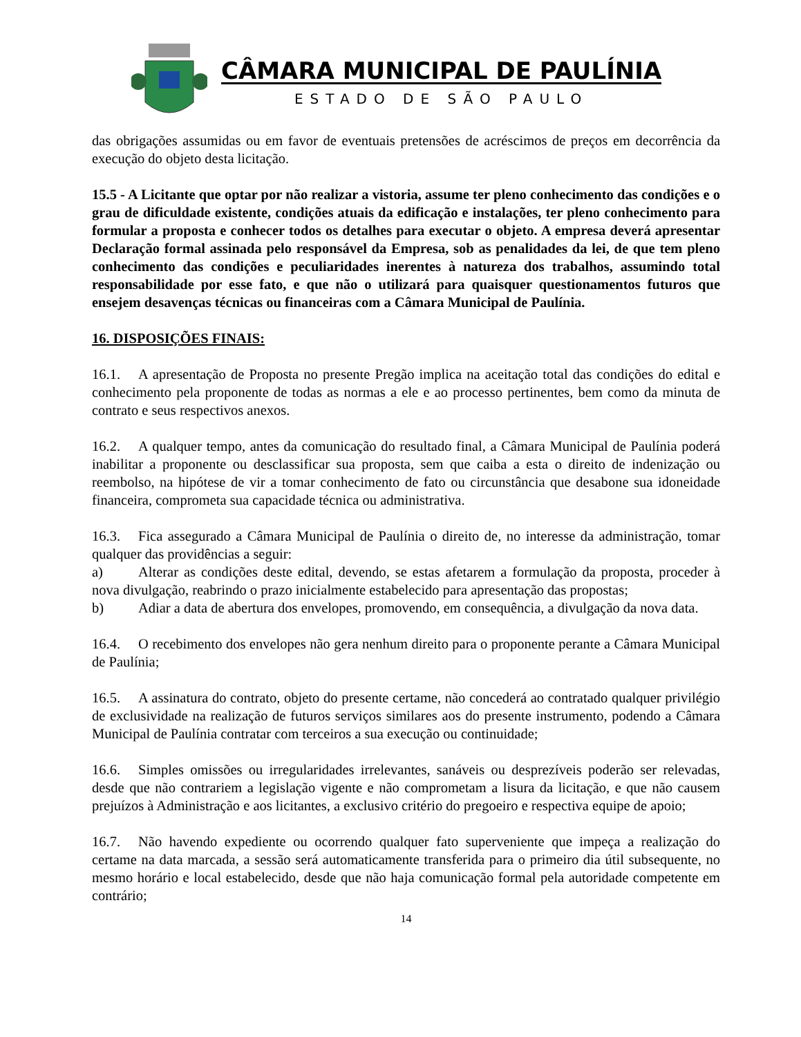CÂMARA MUNICIPAL DE PAULÍNIA
ESTADO DE SÃO PAULO
das obrigações assumidas ou em favor de eventuais pretensões de acréscimos de preços em decorrência da execução do objeto desta licitação.
15.5 - A Licitante que optar por não realizar a vistoria, assume ter pleno conhecimento das condições e o grau de dificuldade existente, condições atuais da edificação e instalações, ter pleno conhecimento para formular a proposta e conhecer todos os detalhes para executar o objeto. A empresa deverá apresentar Declaração formal assinada pelo responsável da Empresa, sob as penalidades da lei, de que tem pleno conhecimento das condições e peculiaridades inerentes à natureza dos trabalhos, assumindo total responsabilidade por esse fato, e que não o utilizará para quaisquer questionamentos futuros que ensejem desavenças técnicas ou financeiras com a Câmara Municipal de Paulínia.
16. DISPOSIÇÕES FINAIS:
16.1. A apresentação de Proposta no presente Pregão implica na aceitação total das condições do edital e conhecimento pela proponente de todas as normas a ele e ao processo pertinentes, bem como da minuta de contrato e seus respectivos anexos.
16.2. A qualquer tempo, antes da comunicação do resultado final, a Câmara Municipal de Paulínia poderá inabilitar a proponente ou desclassificar sua proposta, sem que caiba a esta o direito de indenização ou reembolso, na hipótese de vir a tomar conhecimento de fato ou circunstância que desabone sua idoneidade financeira, comprometa sua capacidade técnica ou administrativa.
16.3. Fica assegurado a Câmara Municipal de Paulínia o direito de, no interesse da administração, tomar qualquer das providências a seguir:
a) Alterar as condições deste edital, devendo, se estas afetarem a formulação da proposta, proceder à nova divulgação, reabrindo o prazo inicialmente estabelecido para apresentação das propostas;
b) Adiar a data de abertura dos envelopes, promovendo, em consequência, a divulgação da nova data.
16.4. O recebimento dos envelopes não gera nenhum direito para o proponente perante a Câmara Municipal de Paulínia;
16.5. A assinatura do contrato, objeto do presente certame, não concederá ao contratado qualquer privilégio de exclusividade na realização de futuros serviços similares aos do presente instrumento, podendo a Câmara Municipal de Paulínia contratar com terceiros a sua execução ou continuidade;
16.6. Simples omissões ou irregularidades irrelevantes, sanáveis ou desprezíveis poderão ser relevadas, desde que não contrariem a legislação vigente e não comprometam a lisura da licitação, e que não causem prejuízos à Administração e aos licitantes, a exclusivo critério do pregoeiro e respectiva equipe de apoio;
16.7. Não havendo expediente ou ocorrendo qualquer fato superveniente que impeça a realização do certame na data marcada, a sessão será automaticamente transferida para o primeiro dia útil subsequente, no mesmo horário e local estabelecido, desde que não haja comunicação formal pela autoridade competente em contrário;
14